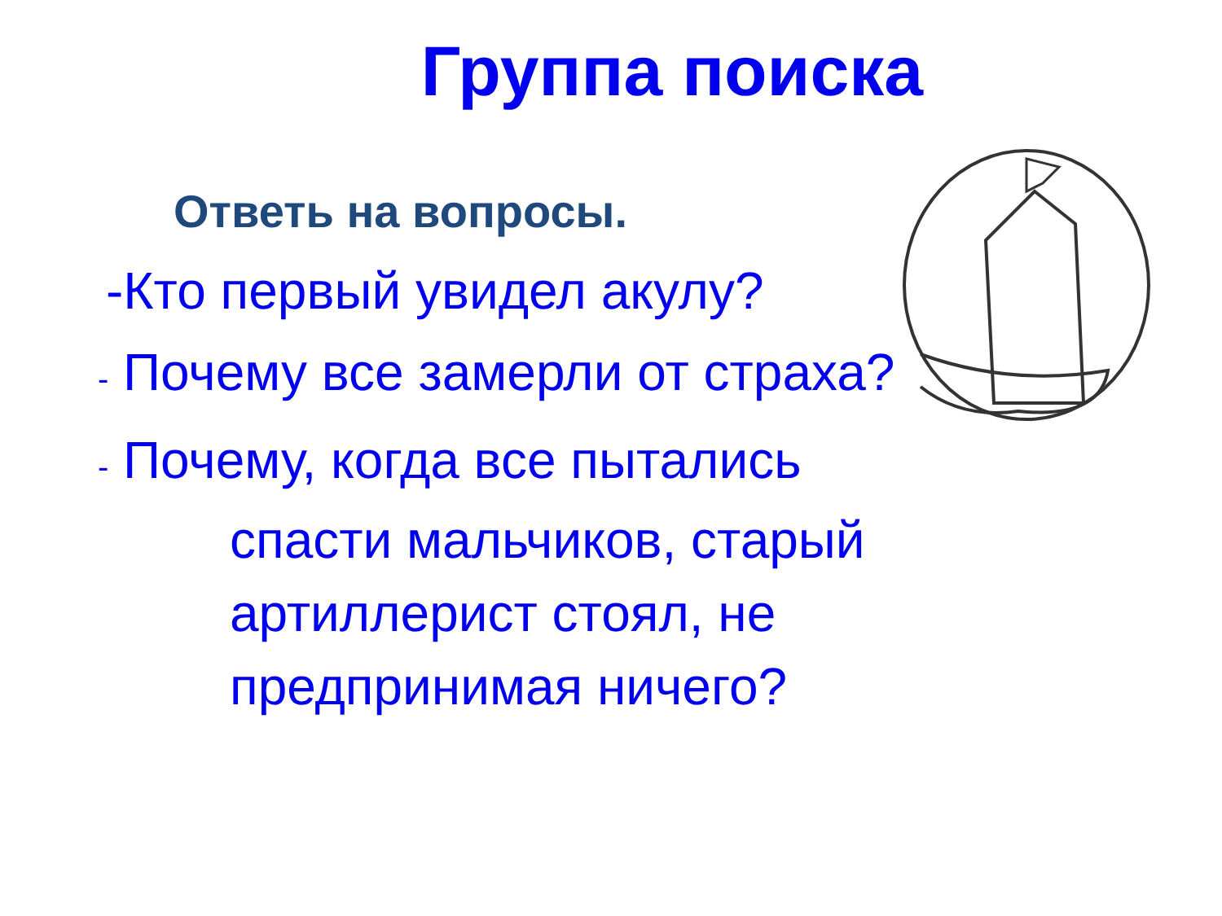Группа поиска
Ответь на вопросы.
-Кто первый увидел акулу?
- Почему все замерли от страха?
- Почему, когда все пытались
спасти мальчиков, старый
артиллерист стоял, не
предпринимая ничего?